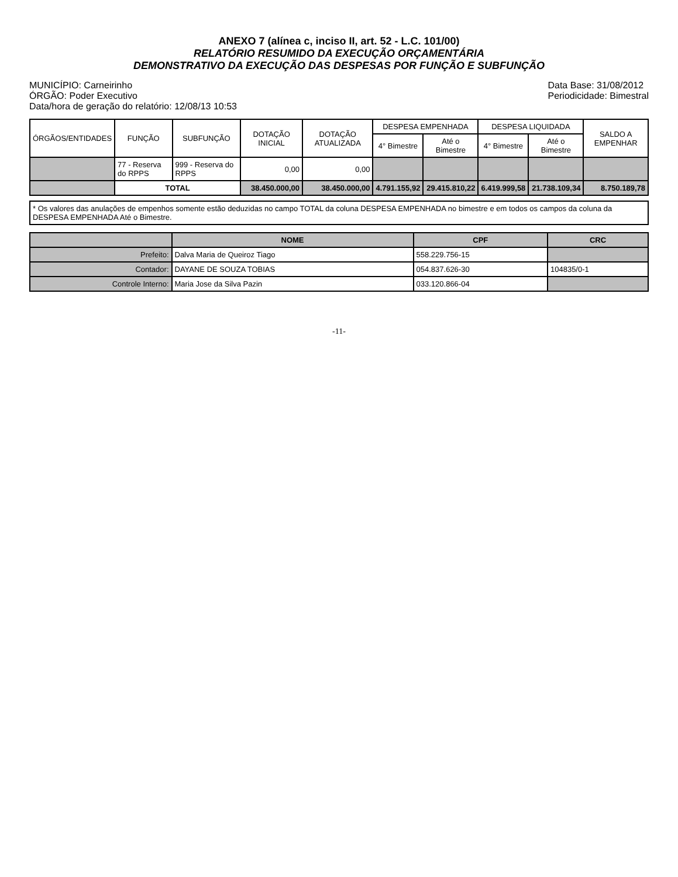ANEXO 7 (alínea c, inciso II, art. 52 - L.C. 101/00)
RELATÓRIO RESUMIDO DA EXECUÇÃO ORÇAMENTÁRIA
DEMONSTRATIVO DA EXECUÇÃO DAS DESPESAS POR FUNÇÃO E SUBFUNÇÃO
MUNICÍPIO: Carneirinho
ÓRGÃO: Poder Executivo
Data/hora de geração do relatório: 12/08/13 10:53
Data Base: 31/08/2012
Periodicidade: Bimestral
| ÓRGÃOS/ENTIDADES | FUNÇÃO | SUBFUNÇÃO | DOTAÇÃO INICIAL | DOTAÇÃO ATUALIZADA | DESPESA EMPENHADA | | DESPESA LIQUIDADA | | SALDO A EMPENHAR |
| --- | --- | --- | --- | --- | --- | --- | --- | --- | --- |
| | | | | | 4° Bimestre | Até o Bimestre | 4° Bimestre | Até o Bimestre | |
| | 77 - Reserva do RPPS | 999 - Reserva do RPPS | 0,00 | 0,00 | | | | | |
| | TOTAL | | 38.450.000,00 | 38.450.000,00 | 4.791.155,92 | 29.415.810,22 | 6.419.999,58 | 21.738.109,34 | 8.750.189,78 |
* Os valores das anulações de empenhos somente estão deduzidas no campo TOTAL da coluna DESPESA EMPENHADA no bimestre e em todos os campos da coluna da DESPESA EMPENHADA Até o Bimestre.
| | NOME | CPF | CRC |
| --- | --- | --- | --- |
| Prefeito: | Dalva Maria de Queiroz Tiago | 558.229.756-15 | |
| Contador: | DAYANE DE SOUZA TOBIAS | 054.837.626-30 | 104835/0-1 |
| Controle Interno: | Maria Jose da Silva Pazin | 033.120.866-04 | |
-11-